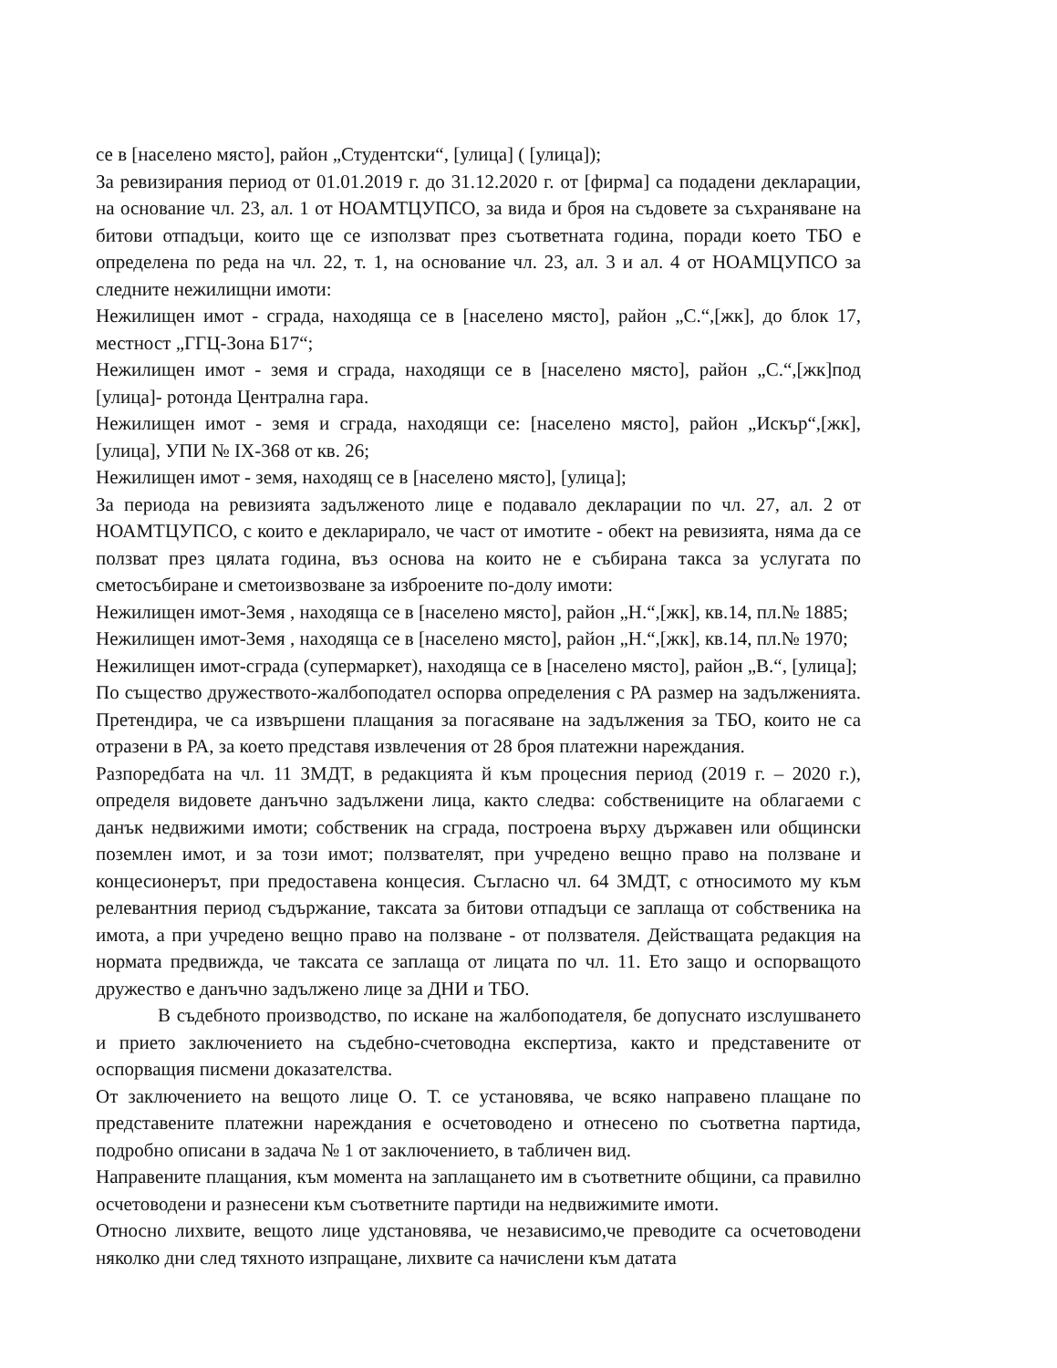се в [населено място], район „Студентски“, [улица] ( [улица]);
За ревизирания период от 01.01.2019 г. до 31.12.2020 г. от [фирма] са подадени декларации, на основание чл. 23, ал. 1 от НОАМТЦУПСО, за вида и броя на съдовете за съхраняване на битови отпадъци, които ще се използват през съответната година, поради което ТБО е определена по реда на чл. 22, т. 1, на основание чл. 23, ал. 3 и ал. 4 от НОАМЦУПСО за следните нежилищни имоти:
Нежилищен имот - сграда, находяща се в [населено място], район „С.“,[жк], до блок 17, местност „ГГЦ-Зона Б17“;
Нежилищен имот - земя и сграда, находящи се в [населено място], район „С.“,[жк]под [улица]- ротонда Централна гара.
Нежилищен имот - земя и сграда, находящи се: [населено място], район „Искър“,[жк], [улица], УПИ № IX-368 от кв. 26;
Нежилищен имот - земя, находящ се в [населено място], [улица];
За периода на ревизията задълженото лице е подавало декларации по чл. 27, ал. 2 от НОАМТЦУПСО, с които е декларирало, че част от имотите - обект на ревизията, няма да се ползват през цялата година, въз основа на които не е събирана такса за услугата по сметосъбиране и сметоизвозване за изброените по-долу имоти:
Нежилищен имот-Земя , находяща се в [населено място], район „Н.“,[жк], кв.14, пл.№ 1885;
Нежилищен имот-Земя , находяща се в [населено място], район „Н.“,[жк], кв.14, пл.№ 1970;
Нежилищен имот-сграда (супермаркет), находяща се в [населено място], район „В.“, [улица];
По същество дружеството-жалбоподател оспорва определения с РА размер на задълженията. Претендира, че са извършени плащания за погасяване на задължения за ТБО, които не са отразени в РА, за което представя извлечения от 28 броя платежни нареждания.
Разпоредбата на чл. 11 ЗМДТ, в редакцията й към процесния период (2019 г. – 2020 г.), определя видовете данъчно задължени лица, както следва: собствениците на облагаеми с данък недвижими имоти; собственик на сграда, построена върху държавен или общински поземлен имот, и за този имот; ползвателят, при учредено вещно право на ползване и концесионерът, при предоставена концесия. Съгласно чл. 64 ЗМДТ, с относимото му към релевантния период съдържание, таксата за битови отпадъци се заплаща от собственика на имота, а при учредено вещно право на ползване - от ползвателя. Действащата редакция на нормата предвижда, че таксата се заплаща от лицата по чл. 11. Ето защо и оспорващото дружество е данъчно задължено лице за ДНИ и ТБО.
В съдебното производство, по искане на жалбоподателя, бе допуснато изслушването и прието заключението на съдебно-счетоводна експертиза, както и представените от оспорващия писмени доказателства.
От заключението на вещото лице О. Т. се установява, че всяко направено плащане по представените платежни нареждания е осчетоводено и отнесено по съответна партида, подробно описани в задача № 1 от заключението, в табличен вид.
Направените плащания, към момента на заплащането им в съответните общини, са правилно осчетоводени и разнесени към съответните партиди на недвижимите имоти.
Относно лихвите, вещото лице удстановява, че независимо,че преводите са осчетоводени няколко дни след тяхното изпращане, лихвите са начислени към датата